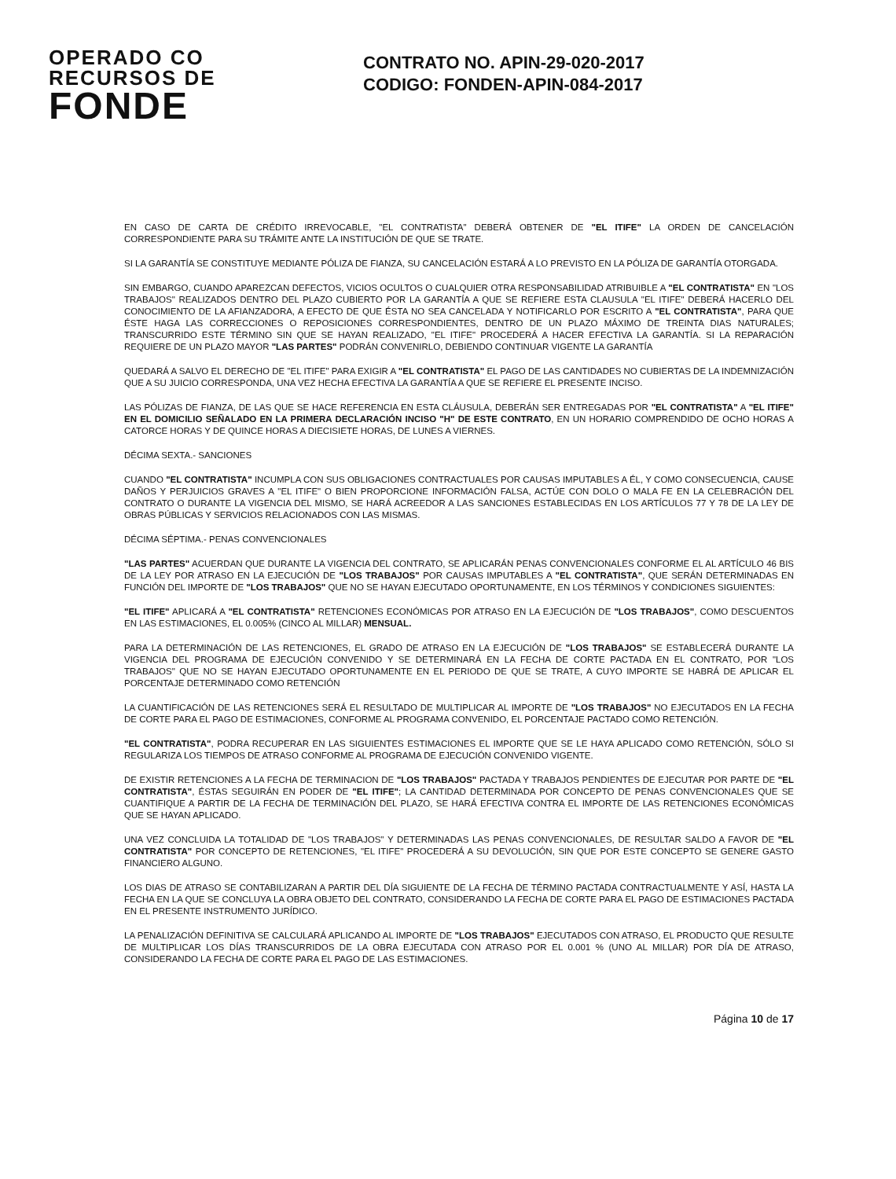OPERADO CO
RECURSOS DE
FONDE
CONTRATO NO. APIN-29-020-2017
CODIGO: FONDEN-APIN-084-2017
EN CASO DE CARTA DE CRÉDITO IRREVOCABLE, "EL CONTRATISTA" DEBERÁ OBTENER DE "EL ITIFE" LA ORDEN DE CANCELACIÓN CORRESPONDIENTE PARA SU TRÁMITE ANTE LA INSTITUCIÓN DE QUE SE TRATE.
SI LA GARANTÍA SE CONSTITUYE MEDIANTE PÓLIZA DE FIANZA, SU CANCELACIÓN ESTARÁ A LO PREVISTO EN LA PÓLIZA DE GARANTÍA OTORGADA.
SIN EMBARGO, CUANDO APAREZCAN DEFECTOS, VICIOS OCULTOS O CUALQUIER OTRA RESPONSABILIDAD ATRIBUIBLE A "EL CONTRATISTA" EN "LOS TRABAJOS" REALIZADOS DENTRO DEL PLAZO CUBIERTO POR LA GARANTÍA A QUE SE REFIERE ESTA CLAUSULA "EL ITIFE" DEBERÁ HACERLO DEL CONOCIMIENTO DE LA AFIANZADORA, A EFECTO DE QUE ÉSTA NO SEA CANCELADA Y NOTIFICARLO POR ESCRITO A "EL CONTRATISTA", PARA QUE ÉSTE HAGA LAS CORRECCIONES O REPOSICIONES CORRESPONDIENTES, DENTRO DE UN PLAZO MÁXIMO DE TREINTA DIAS NATURALES; TRANSCURRIDO ESTE TÉRMINO SIN QUE SE HAYAN REALIZADO, "EL ITIFE" PROCEDERÁ A HACER EFECTIVA LA GARANTÍA. SI LA REPARACIÓN REQUIERE DE UN PLAZO MAYOR "LAS PARTES" PODRÁN CONVENIRLO, DEBIENDO CONTINUAR VIGENTE LA GARANTÍA
QUEDARÁ A SALVO EL DERECHO DE "EL ITIFE" PARA EXIGIR A "EL CONTRATISTA" EL PAGO DE LAS CANTIDADES NO CUBIERTAS DE LA INDEMNIZACIÓN QUE A SU JUICIO CORRESPONDA, UNA VEZ HECHA EFECTIVA LA GARANTÍA A QUE SE REFIERE EL PRESENTE INCISO.
LAS PÓLIZAS DE FIANZA, DE LAS QUE SE HACE REFERENCIA EN ESTA CLÁUSULA, DEBERÁN SER ENTREGADAS POR "EL CONTRATISTA" A "EL ITIFE" EN EL DOMICILIO SEÑALADO EN LA PRIMERA DECLARACIÓN INCISO "H" DE ESTE CONTRATO, EN UN HORARIO COMPRENDIDO DE OCHO HORAS A CATORCE HORAS Y DE QUINCE HORAS A DIECISIETE HORAS, DE LUNES A VIERNES.
DÉCIMA SEXTA.- SANCIONES
CUANDO "EL CONTRATISTA" INCUMPLA CON SUS OBLIGACIONES CONTRACTUALES POR CAUSAS IMPUTABLES A ÉL, Y COMO CONSECUENCIA, CAUSE DAÑOS Y PERJUICIOS GRAVES A "EL ITIFE" O BIEN PROPORCIONE INFORMACIÓN FALSA, ACTÚE CON DOLO O MALA FE EN LA CELEBRACIÓN DEL CONTRATO O DURANTE LA VIGENCIA DEL MISMO, SE HARÁ ACREEDOR A LAS SANCIONES ESTABLECIDAS EN LOS ARTÍCULOS 77 Y 78 DE LA LEY DE OBRAS PÚBLICAS Y SERVICIOS RELACIONADOS CON LAS MISMAS.
DÉCIMA SÉPTIMA.- PENAS CONVENCIONALES
"LAS PARTES" ACUERDAN QUE DURANTE LA VIGENCIA DEL CONTRATO, SE APLICARÁN PENAS CONVENCIONALES CONFORME EL AL ARTÍCULO 46 BIS DE LA LEY POR ATRASO EN LA EJECUCIÓN DE "LOS TRABAJOS" POR CAUSAS IMPUTABLES A "EL CONTRATISTA", QUE SERÁN DETERMINADAS EN FUNCIÓN DEL IMPORTE DE "LOS TRABAJOS" QUE NO SE HAYAN EJECUTADO OPORTUNAMENTE, EN LOS TÉRMINOS Y CONDICIONES SIGUIENTES:
"EL ITIFE" APLICARÁ A "EL CONTRATISTA" RETENCIONES ECONÓMICAS POR ATRASO EN LA EJECUCIÓN DE "LOS TRABAJOS", COMO DESCUENTOS EN LAS ESTIMACIONES, EL 0.005% (CINCO AL MILLAR) MENSUAL.
PARA LA DETERMINACIÓN DE LAS RETENCIONES, EL GRADO DE ATRASO EN LA EJECUCIÓN DE "LOS TRABAJOS" SE ESTABLECERÁ DURANTE LA VIGENCIA DEL PROGRAMA DE EJECUCIÓN CONVENIDO Y SE DETERMINARÁ EN LA FECHA DE CORTE PACTADA EN EL CONTRATO, POR "LOS TRABAJOS" QUE NO SE HAYAN EJECUTADO OPORTUNAMENTE EN EL PERIODO DE QUE SE TRATE, A CUYO IMPORTE SE HABRÁ DE APLICAR EL PORCENTAJE DETERMINADO COMO RETENCIÓN
LA CUANTIFICACIÓN DE LAS RETENCIONES SERÁ EL RESULTADO DE MULTIPLICAR AL IMPORTE DE "LOS TRABAJOS" NO EJECUTADOS EN LA FECHA DE CORTE PARA EL PAGO DE ESTIMACIONES, CONFORME AL PROGRAMA CONVENIDO, EL PORCENTAJE PACTADO COMO RETENCIÓN.
"EL CONTRATISTA", PODRA RECUPERAR EN LAS SIGUIENTES ESTIMACIONES EL IMPORTE QUE SE LE HAYA APLICADO COMO RETENCIÓN, SÓLO SI REGULARIZA LOS TIEMPOS DE ATRASO CONFORME AL PROGRAMA DE EJECUCIÓN CONVENIDO VIGENTE.
DE EXISTIR RETENCIONES A LA FECHA DE TERMINACION DE "LOS TRABAJOS" PACTADA Y TRABAJOS PENDIENTES DE EJECUTAR POR PARTE DE "EL CONTRATISTA", ÉSTAS SEGUIRÁN EN PODER DE "EL ITIFE"; LA CANTIDAD DETERMINADA POR CONCEPTO DE PENAS CONVENCIONALES QUE SE CUANTIFIQUE A PARTIR DE LA FECHA DE TERMINACIÓN DEL PLAZO, SE HARÁ EFECTIVA CONTRA EL IMPORTE DE LAS RETENCIONES ECONÓMICAS QUE SE HAYAN APLICADO.
UNA VEZ CONCLUIDA LA TOTALIDAD DE "LOS TRABAJOS" Y DETERMINADAS LAS PENAS CONVENCIONALES, DE RESULTAR SALDO A FAVOR DE "EL CONTRATISTA" POR CONCEPTO DE RETENCIONES, "EL ITIFE" PROCEDERÁ A SU DEVOLUCIÓN, SIN QUE POR ESTE CONCEPTO SE GENERE GASTO FINANCIERO ALGUNO.
LOS DIAS DE ATRASO SE CONTABILIZARAN A PARTIR DEL DÍA SIGUIENTE DE LA FECHA DE TÉRMINO PACTADA CONTRACTUALMENTE Y ASÍ, HASTA LA FECHA EN LA QUE SE CONCLUYA LA OBRA OBJETO DEL CONTRATO, CONSIDERANDO LA FECHA DE CORTE PARA EL PAGO DE ESTIMACIONES PACTADA EN EL PRESENTE INSTRUMENTO JURÍDICO.
LA PENALIZACIÓN DEFINITIVA SE CALCULARÁ APLICANDO AL IMPORTE DE "LOS TRABAJOS" EJECUTADOS CON ATRASO, EL PRODUCTO QUE RESULTE DE MULTIPLICAR LOS DÍAS TRANSCURRIDOS DE LA OBRA EJECUTADA CON ATRASO POR EL 0.001 % (UNO AL MILLAR) POR DÍA DE ATRASO, CONSIDERANDO LA FECHA DE CORTE PARA EL PAGO DE LAS ESTIMACIONES.
Página 10 de 17